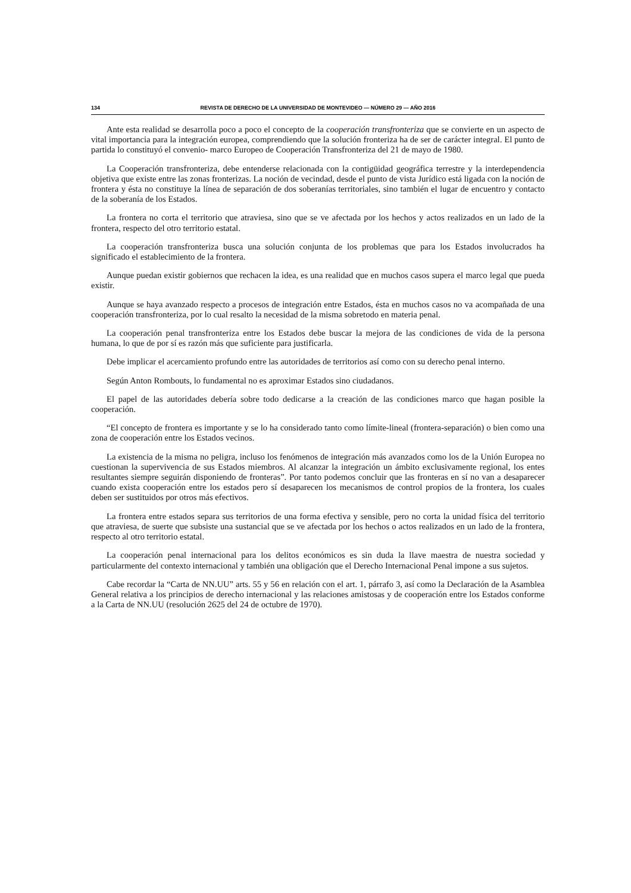134 REVISTA DE DERECHO DE LA UNIVERSIDAD DE MONTEVIDEO — NÚMERO 29 — AÑO 2016
Ante esta realidad se desarrolla poco a poco el concepto de la cooperación transfronteriza que se convierte en un aspecto de vital importancia para la integración europea, comprendiendo que la solución fronteriza ha de ser de carácter integral. El punto de partida lo constituyó el convenio- marco Europeo de Cooperación Transfronteriza del 21 de mayo de 1980.
La Cooperación transfronteriza, debe entenderse relacionada con la contigüidad geográfica terrestre y la interdependencia objetiva que existe entre las zonas fronterizas. La noción de vecindad, desde el punto de vista Jurídico está ligada con la noción de frontera y ésta no constituye la línea de separación de dos soberanías territoriales, sino también el lugar de encuentro y contacto de la soberanía de los Estados.
La frontera no corta el territorio que atraviesa, sino que se ve afectada por los hechos y actos realizados en un lado de la frontera, respecto del otro territorio estatal.
La cooperación transfronteriza busca una solución conjunta de los problemas que para los Estados involucrados ha significado el establecimiento de la frontera.
Aunque puedan existir gobiernos que rechacen la idea, es una realidad que en muchos casos supera el marco legal que pueda existir.
Aunque se haya avanzado respecto a procesos de integración entre Estados, ésta en muchos casos no va acompañada de una cooperación transfronteriza, por lo cual resalto la necesidad de la misma sobretodo en materia penal.
La cooperación penal transfronteriza entre los Estados debe buscar la mejora de las condiciones de vida de la persona humana, lo que de por sí es razón más que suficiente para justificarla.
Debe implicar el acercamiento profundo entre las autoridades de territorios así como con su derecho penal interno.
Según Anton Rombouts, lo fundamental no es aproximar Estados sino ciudadanos.
El papel de las autoridades debería sobre todo dedicarse a la creación de las condiciones marco que hagan posible la cooperación.
“El concepto de frontera es importante y se lo ha considerado tanto como límite-lineal (frontera-separación) o bien como una zona de cooperación entre los Estados vecinos.
La existencia de la misma no peligra, incluso los fenómenos de integración más avanzados como los de la Unión Europea no cuestionan la supervivencia de sus Estados miembros. Al alcanzar la integración un ámbito exclusivamente regional, los entes resultantes siempre seguirán disponiendo de fronteras”. Por tanto podemos concluir que las fronteras en sí no van a desaparecer cuando exista cooperación entre los estados pero sí desaparecen los mecanismos de control propios de la frontera, los cuales deben ser sustituidos por otros más efectivos.
La frontera entre estados separa sus territorios de una forma efectiva y sensible, pero no corta la unidad física del territorio que atraviesa, de suerte que subsiste una sustancial que se ve afectada por los hechos o actos realizados en un lado de la frontera, respecto al otro territorio estatal.
La cooperación penal internacional para los delitos económicos es sin duda la llave maestra de nuestra sociedad y particularmente del contexto internacional y también una obligación que el Derecho Internacional Penal impone a sus sujetos.
Cabe recordar la “Carta de NN.UU” arts. 55 y 56 en relación con el art. 1, párrafo 3, así como la Declaración de la Asamblea General relativa a los principios de derecho internacional y las relaciones amistosas y de cooperación entre los Estados conforme a la Carta de NN.UU (resolución 2625 del 24 de octubre de 1970).